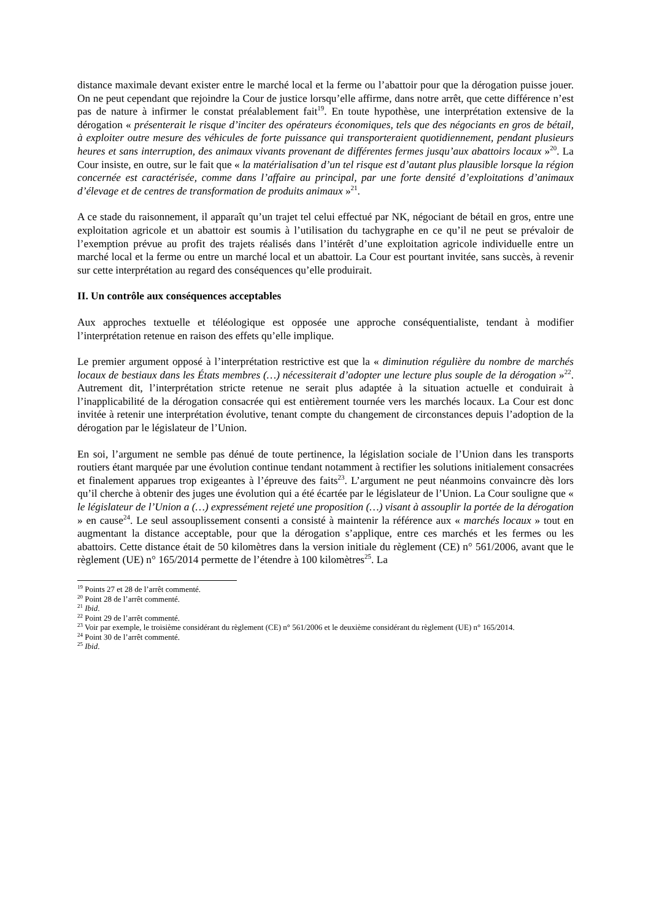distance maximale devant exister entre le marché local et la ferme ou l’abattoir pour que la dérogation puisse jouer. On ne peut cependant que rejoindre la Cour de justice lorsqu’elle affirme, dans notre arrêt, que cette différence n’est pas de nature à infirmer le constat préalablement fait<sup>19</sup>. En toute hypothèse, une interprétation extensive de la dérogation « présenterait le risque d’inciter des opérateurs économiques, tels que des négociants en gros de bétail, à exploiter outre mesure des véhicules de forte puissance qui transporteraient quotidiennement, pendant plusieurs heures et sans interruption, des animaux vivants provenant de différentes fermes jusqu’aux abattoirs locaux »<sup>20</sup>. La Cour insiste, en outre, sur le fait que « la matérialisation d’un tel risque est d’autant plus plausible lorsque la région concernée est caractérisée, comme dans l’affaire au principal, par une forte densité d’exploitations d’animaux d’élevage et de centres de transformation de produits animaux »<sup>21</sup>.
A ce stade du raisonnement, il apparaît qu’un trajet tel celui effectué par NK, négociant de bétail en gros, entre une exploitation agricole et un abattoir est soumis à l’utilisation du tachygraphe en ce qu’il ne peut se prévaloir de l’exemption prévue au profit des trajets réalisés dans l’intérêt d’une exploitation agricole individuelle entre un marché local et la ferme ou entre un marché local et un abattoir. La Cour est pourtant invitée, sans succès, à revenir sur cette interprétation au regard des conséquences qu’elle produirait.
II. Un contrôle aux conséquences acceptables
Aux approches textuelle et téléologique est opposée une approche conséquentialiste, tendant à modifier l’interprétation retenue en raison des effets qu’elle implique.
Le premier argument opposé à l’interprétation restrictive est que la « diminution régulière du nombre de marchés locaux de bestiaux dans les États membres (…) nécessiterait d’adopter une lecture plus souple de la dérogation »<sup>22</sup>. Autrement dit, l’interprétation stricte retenue ne serait plus adaptée à la situation actuelle et conduirait à l’inapplicabilité de la dérogation consacrée qui est entièrement tournée vers les marchés locaux. La Cour est donc invitée à retenir une interprétation évolutive, tenant compte du changement de circonstances depuis l’adoption de la dérogation par le législateur de l’Union.
En soi, l’argument ne semble pas dénué de toute pertinence, la législation sociale de l’Union dans les transports routiers étant marquée par une évolution continue tendant notamment à rectifier les solutions initialement consacrées et finalement apparues trop exigeantes à l’épreuve des faits<sup>23</sup>. L’argument ne peut néanmoins convaincre dès lors qu’il cherche à obtenir des juges une évolution qui a été écartée par le législateur de l’Union. La Cour souligne que « le législateur de l’Union a (…) expressément rejeté une proposition (…) visant à assouplir la portée de la dérogation » en cause<sup>24</sup>. Le seul assouplissement consenti a consisté à maintenir la référence aux « marchés locaux » tout en augmentant la distance acceptable, pour que la dérogation s’applique, entre ces marchés et les fermes ou les abattoirs. Cette distance était de 50 kilomètres dans la version initiale du règlement (CE) n° 561/2006, avant que le règlement (UE) n° 165/2014 permette de l’étendre à 100 kilomètres<sup>25</sup>. La
<sup>19</sup> Points 27 et 28 de l’arrêt commenté.
<sup>20</sup> Point 28 de l’arrêt commenté.
<sup>21</sup> Ibid.
<sup>22</sup> Point 29 de l’arrêt commenté.
<sup>23</sup> Voir par exemple, le troisième considérant du règlement (CE) n° 561/2006 et le deuxième considérant du règlement (UE) n° 165/2014.
<sup>24</sup> Point 30 de l’arrêt commenté.
<sup>25</sup> Ibid.